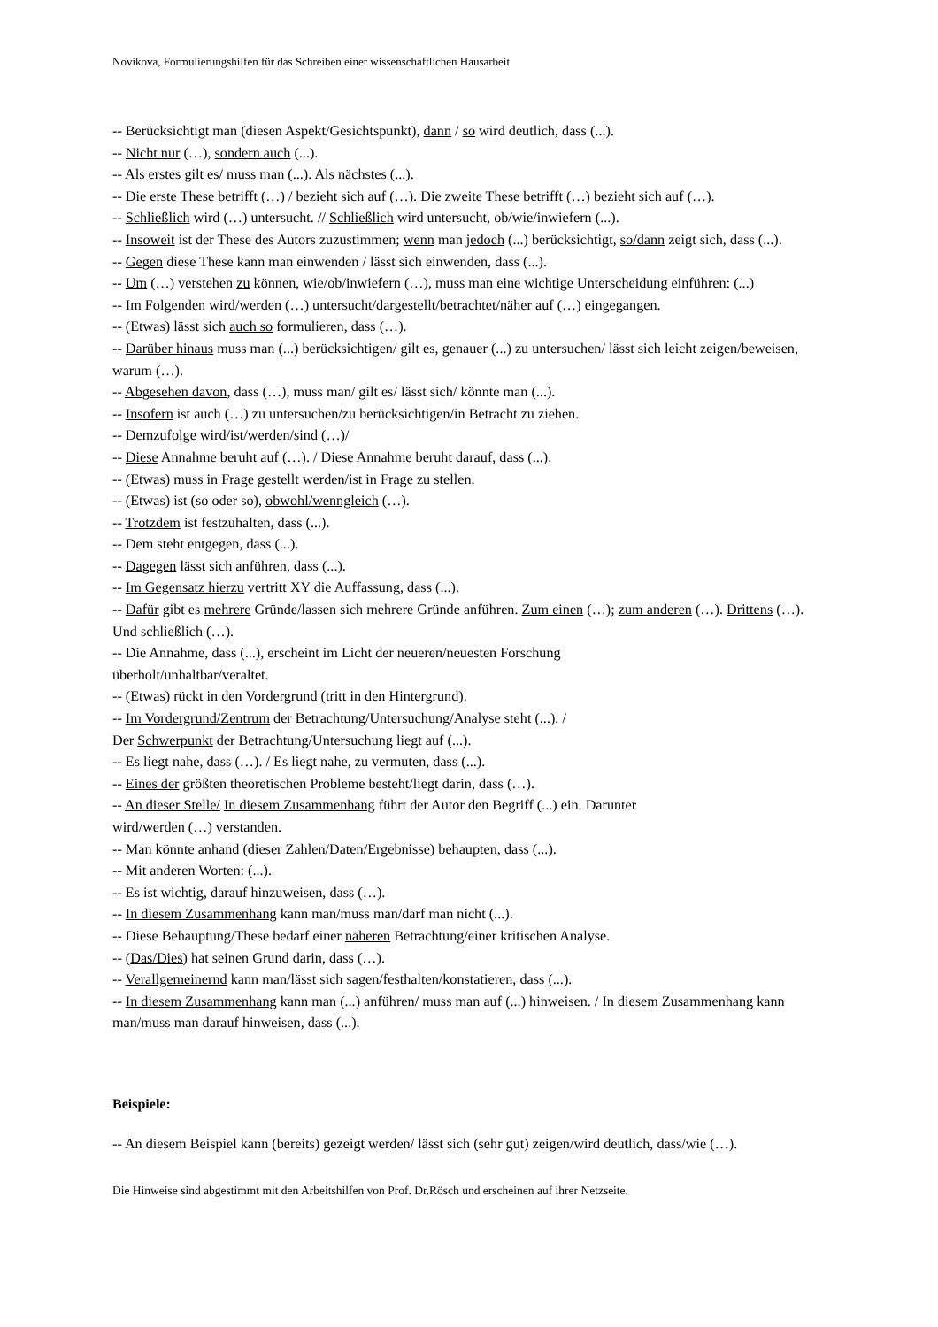Novikova, Formulierungshilfen für das Schreiben einer wissenschaftlichen Hausarbeit
-- Berücksichtigt man (diesen Aspekt/Gesichtspunkt), dann / so wird deutlich, dass (...).
-- Nicht nur (…), sondern auch (...).
-- Als erstes gilt es/ muss man (...). Als nächstes (...).
-- Die erste These betrifft (…) / bezieht sich auf (…). Die zweite These betrifft (…) bezieht sich auf (…).
-- Schließlich wird (…) untersucht. // Schließlich wird untersucht, ob/wie/inwiefern (...).
-- Insoweit ist der These des Autors zuzustimmen; wenn man jedoch (...) berücksichtigt, so/dann zeigt sich, dass (...).
-- Gegen diese These kann man einwenden / lässt sich einwenden, dass (...).
-- Um (…) verstehen zu können, wie/ob/inwiefern (…), muss man eine wichtige Unterscheidung einführen: (...)
-- Im Folgenden wird/werden (…) untersucht/dargestellt/betrachtet/näher auf (…) eingegangen.
-- (Etwas) lässt sich auch so formulieren, dass (…).
-- Darüber hinaus muss man (...) berücksichtigen/ gilt es, genauer (...) zu untersuchen/ lässt sich leicht zeigen/beweisen, warum (…).
-- Abgesehen davon, dass (…), muss man/ gilt es/ lässt sich/ könnte man (...).
-- Insofern ist auch (…) zu untersuchen/zu berücksichtigen/in Betracht zu ziehen.
-- Demzufolge wird/ist/werden/sind (…)/
-- Diese Annahme beruht auf (…). / Diese Annahme beruht darauf, dass (...).
-- (Etwas) muss in Frage gestellt werden/ist in Frage zu stellen.
-- (Etwas) ist (so oder so), obwohl/wenngleich (…).
-- Trotzdem ist festzuhalten, dass (...).
-- Dem steht entgegen, dass (...).
-- Dagegen lässt sich anführen, dass (...).
-- Im Gegensatz hierzu vertritt XY die Auffassung, dass (...).
-- Dafür gibt es mehrere Gründe/lassen sich mehrere Gründe anführen. Zum einen (…); zum anderen (…). Drittens (…). Und schließlich (…).
-- Die Annahme, dass (...), erscheint im Licht der neueren/neuesten Forschung
überholt/unhaltbar/veraltet.
-- (Etwas) rückt in den Vordergrund (tritt in den Hintergrund).
-- Im Vordergrund/Zentrum der Betrachtung/Untersuchung/Analyse steht (...). /
Der Schwerpunkt der Betrachtung/Untersuchung liegt auf (...).
-- Es liegt nahe, dass (…). / Es liegt nahe, zu vermuten, dass (...).
-- Eines der größten theoretischen Probleme besteht/liegt darin, dass (…).
-- An dieser Stelle/ In diesem Zusammenhang führt der Autor den Begriff (...) ein. Darunter
wird/werden (…) verstanden.
-- Man könnte anhand (dieser Zahlen/Daten/Ergebnisse) behaupten, dass (...).
-- Mit anderen Worten: (...).
-- Es ist wichtig, darauf hinzuweisen, dass (…).
-- In diesem Zusammenhang kann man/muss man/darf man nicht (...).
-- Diese Behauptung/These bedarf einer näheren Betrachtung/einer kritischen Analyse.
-- (Das/Dies) hat seinen Grund darin, dass (…).
-- Verallgemeinernd kann man/lässt sich sagen/festhalten/konstatieren, dass (...).
-- In diesem Zusammenhang kann man (...) anführen/ muss man auf (...) hinweisen. / In diesem Zusammenhang kann man/muss man darauf hinweisen, dass (...).
Beispiele:
-- An diesem Beispiel kann (bereits) gezeigt werden/ lässt sich (sehr gut) zeigen/wird deutlich, dass/wie (…).
Die Hinweise sind abgestimmt mit den Arbeitshilfen von Prof. Dr.Rösch und erscheinen auf ihrer Netzseite.